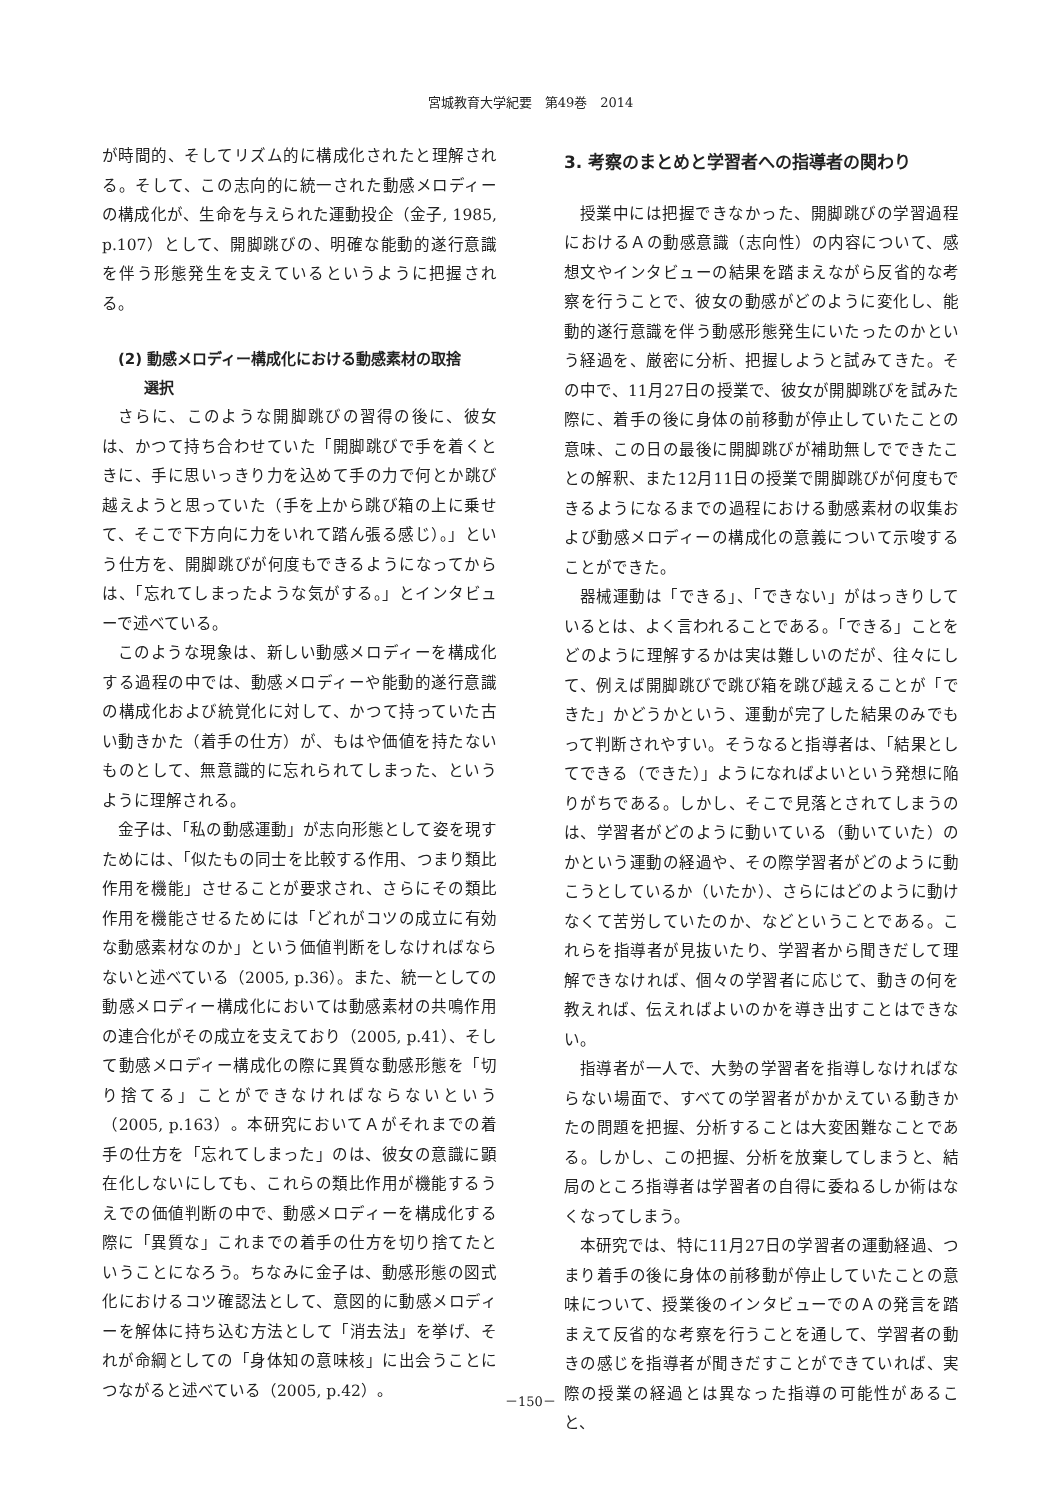宮城教育大学紀要　第49巻　2014
が時間的、そしてリズム的に構成化されたと理解される。そして、この志向的に統一された動感メロディーの構成化が、生命を与えられた運動投企（金子, 1985, p.107）として、開脚跳びの、明確な能動的遂行意識を伴う形態発生を支えているというように把握される。
(2) 動感メロディー構成化における動感素材の取捨
選択
さらに、このような開脚跳びの習得の後に、彼女は、かつて持ち合わせていた「開脚跳びで手を着くときに、手に思いっきり力を込めて手の力で何とか跳び越えようと思っていた（手を上から跳び箱の上に乗せて、そこで下方向に力をいれて踏ん張る感じ）。」という仕方を、開脚跳びが何度もできるようになってからは、「忘れてしまったような気がする。」とインタビューで述べている。
このような現象は、新しい動感メロディーを構成化する過程の中では、動感メロディーや能動的遂行意識の構成化および統覚化に対して、かつて持っていた古い動きかた（着手の仕方）が、もはや価値を持たないものとして、無意識的に忘れられてしまった、というように理解される。
金子は、「私の動感運動」が志向形態として姿を現すためには、「似たもの同士を比較する作用、つまり類比作用を機能」させることが要求され、さらにその類比作用を機能させるためには「どれがコツの成立に有効な動感素材なのか」という価値判断をしなければならないと述べている（2005, p.36）。また、統一としての動感メロディー構成化においては動感素材の共鳴作用の連合化がその成立を支えており（2005, p.41）、そして動感メロディー構成化の際に異質な動感形態を「切り捨てる」ことができなければならないという（2005, p.163）。本研究においてＡがそれまでの着手の仕方を「忘れてしまった」のは、彼女の意識に顕在化しないにしても、これらの類比作用が機能するうえでの価値判断の中で、動感メロディーを構成化する際に「異質な」これまでの着手の仕方を切り捨てたということになろう。ちなみに金子は、動感形態の図式化におけるコツ確認法として、意図的に動感メロディーを解体に持ち込む方法として「消去法」を挙げ、それが命綱としての「身体知の意味核」に出会うことにつながると述べている（2005, p.42）。
3. 考察のまとめと学習者への指導者の関わり
授業中には把握できなかった、開脚跳びの学習過程におけるＡの動感意識（志向性）の内容について、感想文やインタビューの結果を踏まえながら反省的な考察を行うことで、彼女の動感がどのように変化し、能動的遂行意識を伴う動感形態発生にいたったのかという経過を、厳密に分析、把握しようと試みてきた。その中で、11月27日の授業で、彼女が開脚跳びを試みた際に、着手の後に身体の前移動が停止していたことの意味、この日の最後に開脚跳びが補助無しでできたことの解釈、また12月11日の授業で開脚跳びが何度もできるようになるまでの過程における動感素材の収集および動感メロディーの構成化の意義について示唆することができた。
器械運動は「できる」、「できない」がはっきりしているとは、よく言われることである。「できる」ことをどのように理解するかは実は難しいのだが、往々にして、例えば開脚跳びで跳び箱を跳び越えることが「できた」かどうかという、運動が完了した結果のみでもって判断されやすい。そうなると指導者は、「結果としてできる（できた）」ようになればよいという発想に陥りがちである。しかし、そこで見落とされてしまうのは、学習者がどのように動いている（動いていた）のかという運動の経過や、その際学習者がどのように動こうとしているか（いたか）、さらにはどのように動けなくて苦労していたのか、などということである。これらを指導者が見抜いたり、学習者から聞きだして理解できなければ、個々の学習者に応じて、動きの何を教えれば、伝えればよいのかを導き出すことはできない。
指導者が一人で、大勢の学習者を指導しなければならない場面で、すべての学習者がかかえている動きかたの問題を把握、分析することは大変困難なことである。しかし、この把握、分析を放棄してしまうと、結局のところ指導者は学習者の自得に委ねるしか術はなくなってしまう。
本研究では、特に11月27日の学習者の運動経過、つまり着手の後に身体の前移動が停止していたことの意味について、授業後のインタビューでのＡの発言を踏まえて反省的な考察を行うことを通して、学習者の動きの感じを指導者が聞きだすことができていれば、実際の授業の経過とは異なった指導の可能性があること、
－150－